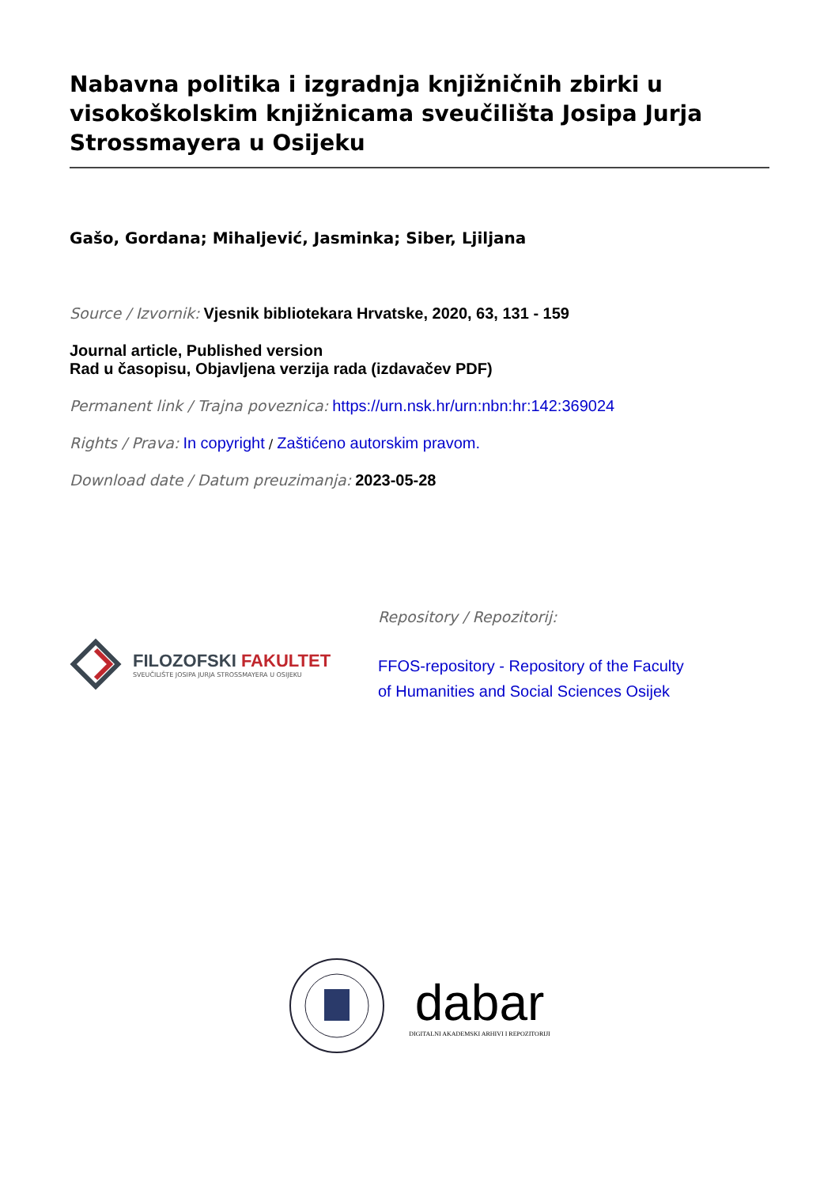Nabavna politika i izgradnja knjižničnih zbirki u visokoškolskim knjižnicama sveučilišta Josipa Jurja Strossmayera u Osijeku
Gašo, Gordana; Mihaljević, Jasminka; Siber, Ljiljana
Source / Izvornik: Vjesnik bibliotekara Hrvatske, 2020, 63, 131 - 159
Journal article, Published version
Rad u časopisu, Objavljena verzija rada (izdavačev PDF)
Permanent link / Trajna poveznica: https://urn.nsk.hr/urn:nbn:hr:142:369024
Rights / Prava: In copyright / Zaštićeno autorskim pravom.
Download date / Datum preuzimanja: 2023-05-28
FILOZOFSKI FAKULTET
SVEUČILIŠTE JOSIPA JURJA STROSSMAYERA U OSIJEKU
Repository / Repozitorij:
FFOS-repository - Repository of the Faculty of Humanities and Social Sciences Osijek
dabar
DIGITALNI AKADEMSKI ARHIVI I REPOZITORIJI